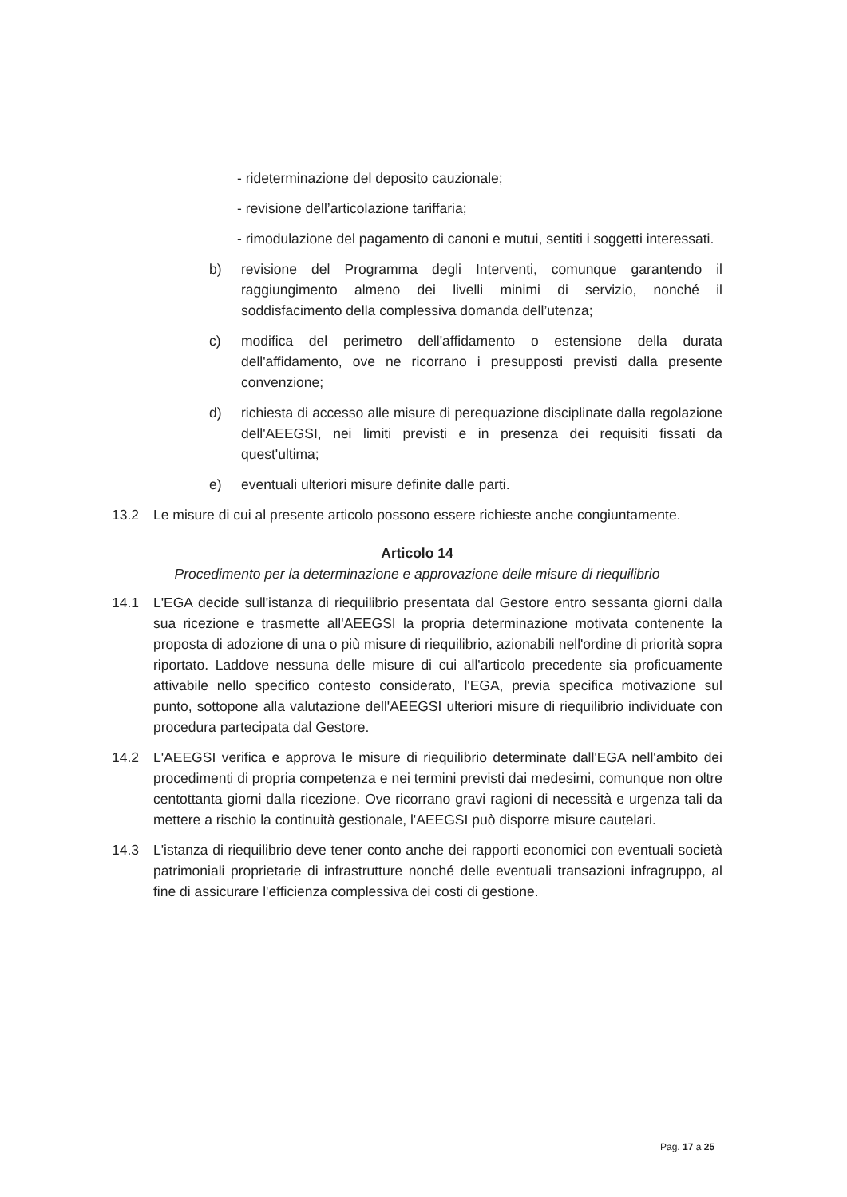- rideterminazione del deposito cauzionale;
- revisione dell’articolazione tariffaria;
- rimodulazione del pagamento di canoni e mutui, sentiti i soggetti interessati.
b) revisione del Programma degli Interventi, comunque garantendo il raggiungimento almeno dei livelli minimi di servizio, nonché il soddisfacimento della complessiva domanda dell’utenza;
c) modifica del perimetro dell'affidamento o estensione della durata dell'affidamento, ove ne ricorrano i presupposti previsti dalla presente convenzione;
d) richiesta di accesso alle misure di perequazione disciplinate dalla regolazione dell'AEEGSI, nei limiti previsti e in presenza dei requisiti fissati da quest'ultima;
e) eventuali ulteriori misure definite dalle parti.
13.2 Le misure di cui al presente articolo possono essere richieste anche congiuntamente.
Articolo 14
Procedimento per la determinazione e approvazione delle misure di riequilibrio
14.1 L'EGA decide sull'istanza di riequilibrio presentata dal Gestore entro sessanta giorni dalla sua ricezione e trasmette all'AEEGSI la propria determinazione motivata contenente la proposta di adozione di una o più misure di riequilibrio, azionabili nell'ordine di priorità sopra riportato. Laddove nessuna delle misure di cui all'articolo precedente sia proficuamente attivabile nello specifico contesto considerato, l'EGA, previa specifica motivazione sul punto, sottopone alla valutazione dell'AEEGSI ulteriori misure di riequilibrio individuate con procedura partecipata dal Gestore.
14.2 L'AEEGSI verifica e approva le misure di riequilibrio determinate dall'EGA nell'ambito dei procedimenti di propria competenza e nei termini previsti dai medesimi, comunque non oltre centottanta giorni dalla ricezione. Ove ricorrano gravi ragioni di necessità e urgenza tali da mettere a rischio la continuità gestionale, l'AEEGSI può disporre misure cautelari.
14.3 L'istanza di riequilibrio deve tener conto anche dei rapporti economici con eventuali società patrimoniali proprietarie di infrastrutture nonché delle eventuali transazioni infragruppo, al fine di assicurare l'efficienza complessiva dei costi di gestione.
Pag. 17 a 25